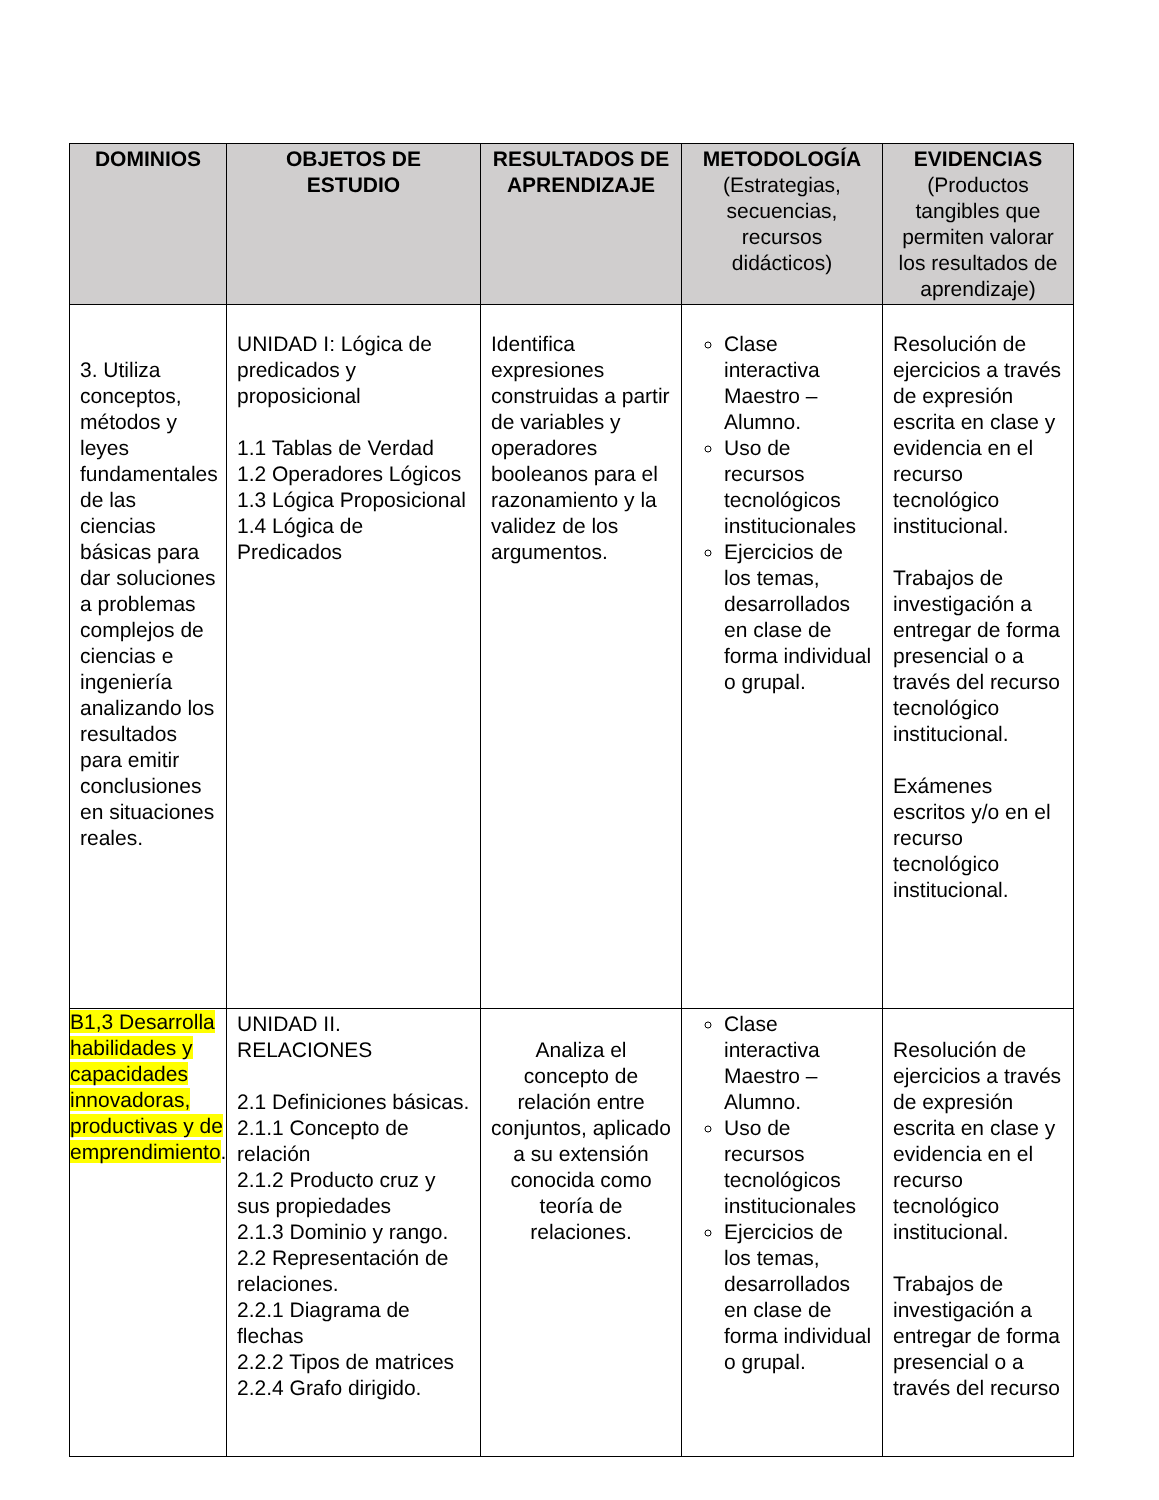| DOMINIOS | OBJETOS DE ESTUDIO | RESULTADOS DE APRENDIZAJE | METODOLOGÍA (Estrategias, secuencias, recursos didácticos) | EVIDENCIAS (Productos tangibles que permiten valorar los resultados de aprendizaje) |
| --- | --- | --- | --- | --- |
| 3. Utiliza conceptos, métodos y leyes fundamentales de las ciencias básicas para dar soluciones a problemas complejos de ciencias e ingeniería analizando los resultados para emitir conclusiones en situaciones reales. | UNIDAD I: Lógica de predicados y proposicional 1.1 Tablas de Verdad 1.2 Operadores Lógicos 1.3 Lógica Proposicional 1.4 Lógica de Predicados | Identifica expresiones construidas a partir de variables y operadores booleanos para el razonamiento y la validez de los argumentos. | Clase interactiva Maestro – Alumno. Uso de recursos tecnológicos institucionales Ejercicios de los temas, desarrollados en clase de forma individual o grupal. | Resolución de ejercicios a través de expresión escrita en clase y evidencia en el recurso tecnológico institucional. Trabajos de investigación a entregar de forma presencial o a través del recurso tecnológico institucional. Exámenes escritos y/o en el recurso tecnológico institucional. |
| B1,3 Desarrolla habilidades y capacidades innovadoras, productivas y de emprendimiento . | UNIDAD II. RELACIONES 2.1 Definiciones básicas. 2.1.1 Concepto de relación 2.1.2 Producto cruz y sus propiedades 2.1.3 Dominio y rango. 2.2 Representación de relaciones. 2.2.1 Diagrama de flechas 2.2.2 Tipos de matrices 2.2.4 Grafo dirigido. | Analiza el concepto de relación entre conjuntos, aplicado a su extensión conocida como teoría de relaciones. | Clase interactiva Maestro – Alumno. Uso de recursos tecnológicos institucionales Ejercicios de los temas, desarrollados en clase de forma individual o grupal. | Resolución de ejercicios a través de expresión escrita en clase y evidencia en el recurso tecnológico institucional. Trabajos de investigación a entregar de forma presencial o a través del recurso |